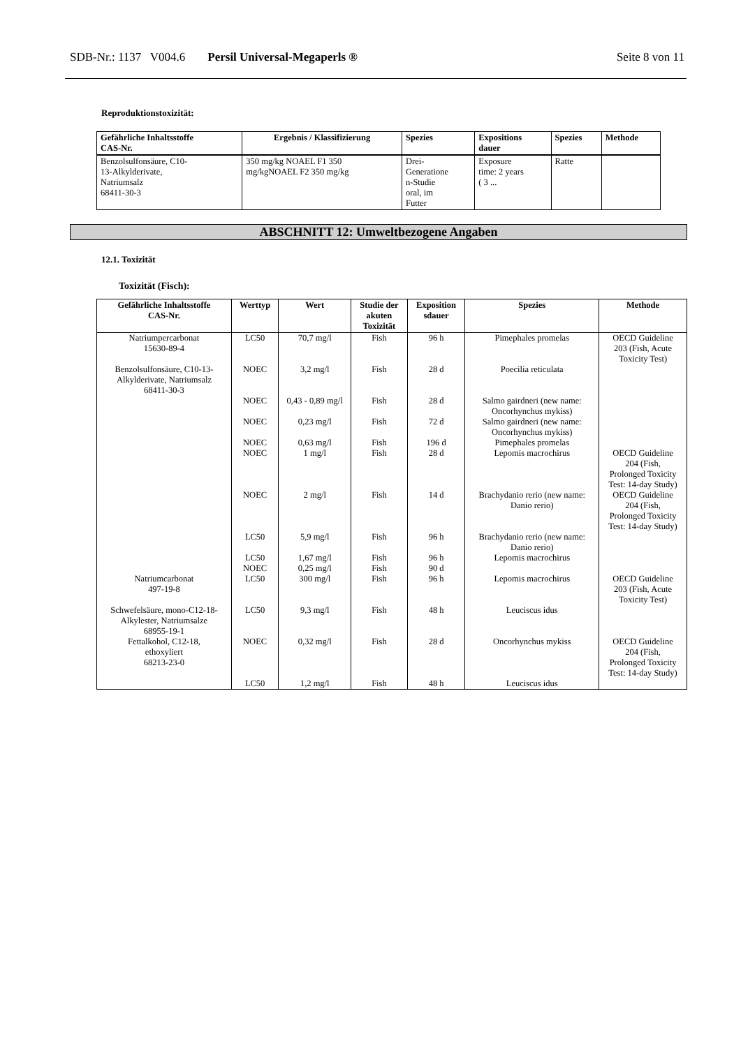SDB-Nr.: 1137 V004.6 Persil Universal-Megaperls ® Seite 8 von 11
Reproduktionstoxizität:
| Gefährliche Inhaltsstoffe CAS-Nr. | Ergebnis / Klassifizierung | Spezies | Expositions dauer | Spezies | Methode |
| --- | --- | --- | --- | --- | --- |
| Benzolsulfonsäure, C10- 13-Alkylderivate, Natriumsalz 68411-30-3 | 350 mg/kg NOAEL F1 350 mg/kgNOAEL F2 350 mg/kg | Drei- Generatione n-Studie oral, im Futter | Exposure time: 2 years ( 3 ... | Ratte | |
ABSCHNITT 12: Umweltbezogene Angaben
12.1. Toxizität
Toxizität (Fisch):
| Gefährliche Inhaltsstoffe CAS-Nr. | Werttyp | Wert | Studie der akuten Toxizität | Exposition sdauer | Spezies | Methode |
| --- | --- | --- | --- | --- | --- | --- |
| Natriumpercarbonat 15630-89-4 | LC50 | 70,7 mg/l | Fish | 96 h | Pimephales promelas | OECD Guideline 203 (Fish, Acute Toxicity Test) |
| Benzolsulfonsäure, C10-13- Alkylderivate, Natriumsalz 68411-30-3 | NOEC | 3,2 mg/l | Fish | 28 d | Poecilia reticulata | |
| | NOEC | 0,43 - 0,89 mg/l | Fish | 28 d | Salmo gairdneri (new name: Oncorhynchus mykiss) | |
| | NOEC | 0,23 mg/l | Fish | 72 d | Salmo gairdneri (new name: Oncorhynchus mykiss) | |
| | NOEC | 0,63 mg/l | Fish | 196 d | Pimephales promelas | |
| | NOEC | 1 mg/l | Fish | 28 d | Lepomis macrochirus | OECD Guideline 204 (Fish, Prolonged Toxicity Test: 14-day Study) |
| | NOEC | 2 mg/l | Fish | 14 d | Brachydanio rerio (new name: Danio rerio) | OECD Guideline 204 (Fish, Prolonged Toxicity Test: 14-day Study) |
| | LC50 | 5,9 mg/l | Fish | 96 h | Brachydanio rerio (new name: Danio rerio) | |
| | LC50 | 1,67 mg/l | Fish | 96 h | Lepomis macrochirus | |
| | NOEC | 0,25 mg/l | Fish | 90 d | | |
| Natriumcarbonat 497-19-8 | LC50 | 300 mg/l | Fish | 96 h | Lepomis macrochirus | OECD Guideline 203 (Fish, Acute Toxicity Test) |
| Schwefelsäure, mono-C12-18- Alkylester, Natriumsalze 68955-19-1 | LC50 | 9,3 mg/l | Fish | 48 h | Leuciscus idus | |
| Fettalkohol, C12-18, ethoxyliert 68213-23-0 | NOEC | 0,32 mg/l | Fish | 28 d | Oncorhynchus mykiss | OECD Guideline 204 (Fish, Prolonged Toxicity Test: 14-day Study) |
| | LC50 | 1,2 mg/l | Fish | 48 h | Leuciscus idus | |